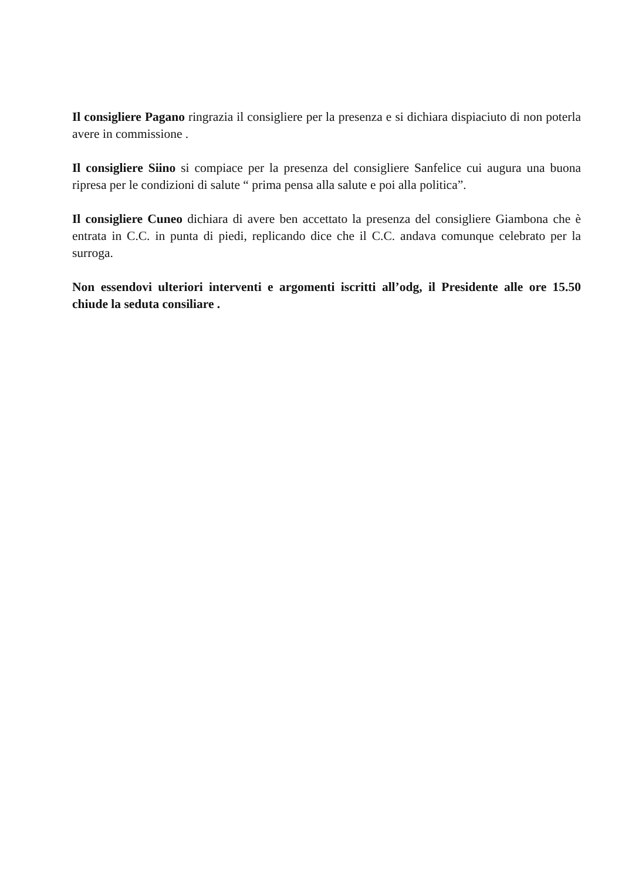Il consigliere Pagano ringrazia il consigliere per la presenza e si dichiara dispiaciuto di non poterla avere in commissione .
Il consigliere Siino si compiace per la presenza del consigliere Sanfelice cui augura una buona ripresa per le condizioni di salute “ prima pensa alla salute e poi alla politica”.
Il consigliere Cuneo dichiara di avere ben accettato la presenza del consigliere Giambona che è entrata in C.C. in punta di piedi, replicando dice che il C.C. andava comunque celebrato per la surroga.
Non essendovi ulteriori interventi e argomenti iscritti all’odg, il Presidente alle ore 15.50 chiude la seduta consiliare .